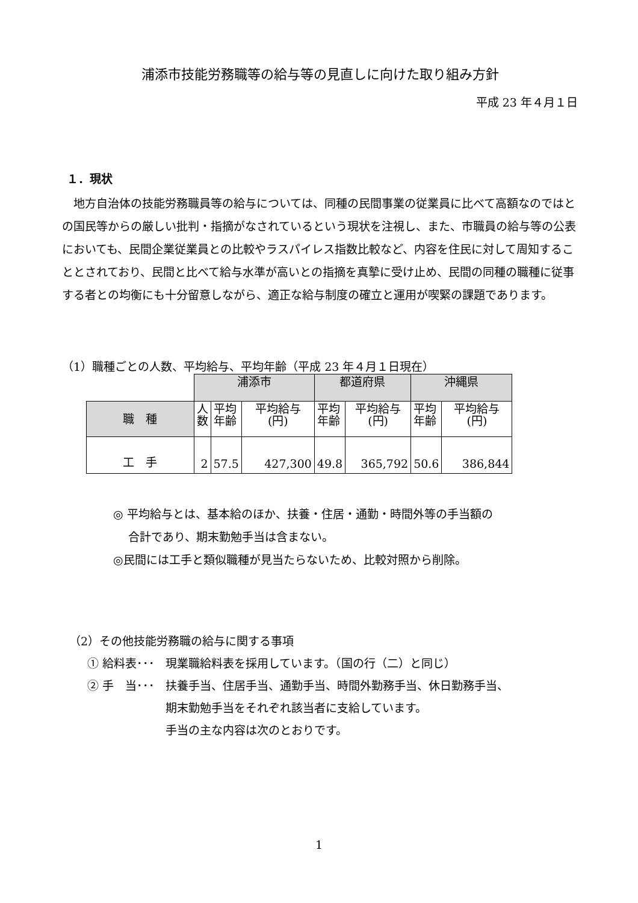浦添市技能労務職等の給与等の見直しに向けた取り組み方針
平成 23 年４月１日
１．現状
地方自治体の技能労務職員等の給与については、同種の民間事業の従業員に比べて高額なのではとの国民等からの厳しい批判・指摘がなされているという現状を注視し、また、市職員の給与等の公表においても、民間企業従業員との比較やラスパイレス指数比較など、内容を住民に対して周知することとされており、民間と比べて給与水準が高いとの指摘を真摯に受け止め、民間の同種の職種に従事する者との均衡にも十分留意しながら、適正な給与制度の確立と運用が喫緊の課題であります。
（1）職種ごとの人数、平均給与、平均年齢（平成 23 年４月１日現在）
| | 浦添市 | | | 都道府県 | | 沖縄県 | |
| 職 種 | 人 数 | 平均 年齢 | 平均給与 (円) | 平均 年齢 | 平均給与 (円) | 平均 年齢 | 平均給与 (円) |
| 工 手 | 2 | 57.5 | 427,300 | 49.8 | 365,792 | 50.6 | 386,844 |
◎ 平均給与とは、基本給のほか、扶養・住居・通勤・時間外等の手当額の
　 合計であり、期末勤勉手当は含まない。
◎民間には工手と類似職種が見当たらないため、比較対照から削除。
（2）その他技能労務職の給与に関する事項
① 給料表･･･ 現業職給料表を採用しています。（国の行（二）と同じ）
② 手　当･･･ 扶養手当、住居手当、通勤手当、時間外勤務手当、休日勤務手当、
期末勤勉手当をそれぞれ該当者に支給しています。
手当の主な内容は次のとおりです。
1